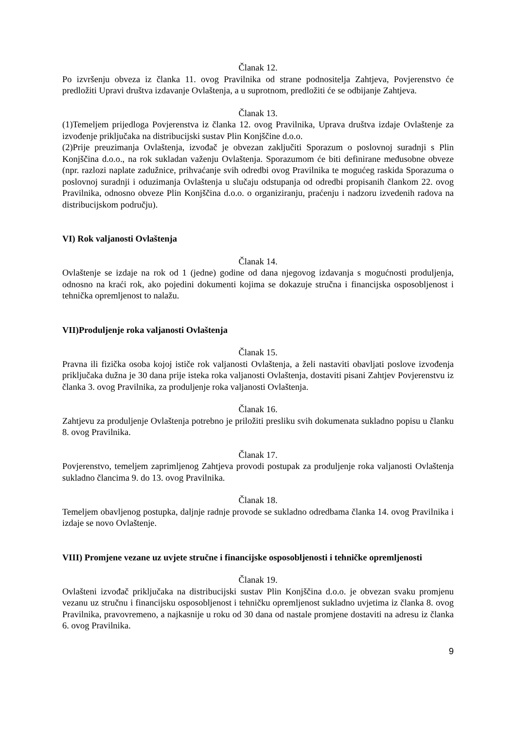Članak 12.
Po izvršenju obveza iz članka 11. ovog Pravilnika od strane podnositelja Zahtjeva, Povjerenstvo će predložiti Upravi društva izdavanje Ovlaštenja, a u suprotnom, predložiti će se odbijanje Zahtjeva.
Članak 13.
(1)Temeljem prijedloga Povjerenstva iz članka 12. ovog Pravilnika, Uprava društva izdaje Ovlaštenje za izvođenje priključaka na distribucijski sustav Plin Konjščine d.o.o.
(2)Prije preuzimanja Ovlaštenja, izvođač je obvezan zaključiti Sporazum o poslovnoj suradnji s Plin Konjščina d.o.o., na rok sukladan važenju Ovlaštenja. Sporazumom će biti definirane međusobne obveze (npr. razlozi naplate zadužnice, prihvaćanje svih odredbi ovog Pravilnika te mogućeg raskida Sporazuma o poslovnoj suradnji i oduzimanja Ovlaštenja u slučaju odstupanja od odredbi propisanih člankom 22. ovog Pravilnika, odnosno obveze Plin Konjščina d.o.o. o organiziranju, praćenju i nadzoru izvedenih radova na distribucijskom području).
VI) Rok valjanosti Ovlaštenja
Članak 14.
Ovlaštenje se izdaje na rok od 1 (jedne) godine od dana njegovog izdavanja s mogućnosti produljenja, odnosno na kraći rok, ako pojedini dokumenti kojima se dokazuje stručna i financijska osposobljenost i tehnička opremljenost to nalažu.
VII)Produljenje roka valjanosti Ovlaštenja
Članak 15.
Pravna ili fizička osoba kojoj ističe rok valjanosti Ovlaštenja, a želi nastaviti obavljati poslove izvođenja priključaka dužna je 30 dana prije isteka roka valjanosti Ovlaštenja, dostaviti pisani Zahtjev Povjerenstvu iz članka 3. ovog Pravilnika, za produljenje roka valjanosti Ovlaštenja.
Članak 16.
Zahtjevu za produljenje Ovlaštenja potrebno je priložiti presliku svih dokumenata sukladno popisu u članku 8. ovog Pravilnika.
Članak 17.
Povjerenstvo, temeljem zaprimljenog Zahtjeva provodi postupak za produljenje roka valjanosti Ovlaštenja sukladno člancima 9. do 13. ovog Pravilnika.
Članak 18.
Temeljem obavljenog postupka, daljnje radnje provode se sukladno odredbama članka 14. ovog Pravilnika i izdaje se novo Ovlaštenje.
VIII) Promjene vezane uz uvjete stručne i financijske osposobljenosti i tehničke opremljenosti
Članak 19.
Ovlašteni izvođač priključaka na distribucijski sustav Plin Konjščina d.o.o. je obvezan svaku promjenu vezanu uz stručnu i financijsku osposobljenost i tehničku opremljenost sukladno uvjetima iz članka 8. ovog Pravilnika, pravovremeno, a najkasnije u roku od 30 dana od nastale promjene dostaviti na adresu iz članka 6. ovog Pravilnika.
9